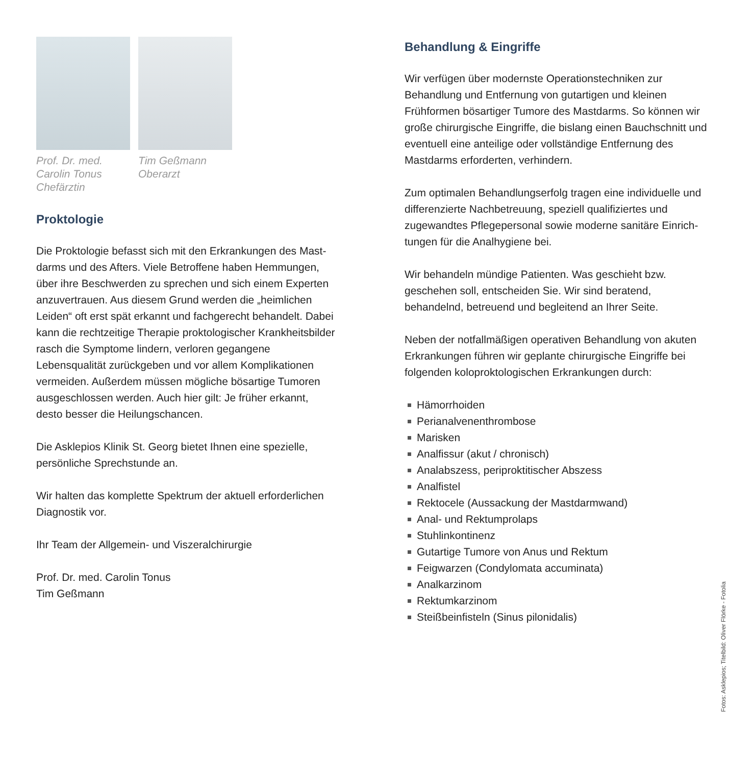Prof. Dr. med.
Carolin Tonus
Chefärztin
Tim Geßmann
Oberarzt
Proktologie
Die Proktologie befasst sich mit den Erkrankungen des Mast­darms und des Afters. Viele Betroffene haben Hemmungen, über ihre Beschwerden zu sprechen und sich einem Experten anzuvertrauen. Aus diesem Grund werden die „heimlichen Leiden“ oft erst spät erkannt und fachgerecht behandelt. Dabei kann die rechtzeitige Therapie proktologischer Krank­heitsbilder rasch die Symptome lindern, verloren gegangene Lebensqualität zurückgeben und vor allem Komplikationen vermeiden. Außerdem müssen mögliche bösartige Tumoren ausgeschlossen werden. Auch hier gilt: Je früher erkannt, desto besser die Heilungschancen.
Die Asklepios Klinik St. Georg bietet Ihnen eine spezielle, persönliche Sprechstunde an.
Wir halten das komplette Spektrum der aktuell erforderlichen Diagnostik vor.
Ihr Team der Allgemein- und Viszeralchirurgie
Prof. Dr. med. Carolin Tonus
Tim Geßmann
Behandlung & Eingriffe
Wir verfügen über modernste Operationstechniken zur Behandlung und Entfernung von gutartigen und kleinen Frühformen bösartiger Tumore des Mastdarms. So können wir große chirurgische Eingriffe, die bislang einen Bauchschnitt und eventuell eine anteilige oder vollständige Entfernung des Mastdarms erforderten, verhindern.
Zum optimalen Behandlungserfolg tragen eine individuelle und differenzierte Nachbetreuung, speziell qualifiziertes und zugewandtes Pflegepersonal sowie moderne sanitäre Einrich­tungen für die Analhygiene bei.
Wir behandeln mündige Patienten. Was geschieht bzw. geschehen soll, entscheiden Sie. Wir sind beratend, behandelnd, betreuend und begleitend an Ihrer Seite.
Neben der notfallmäßigen operativen Behandlung von akuten Erkrankungen führen wir geplante chirurgische Eingriffe bei folgenden koloproktologischen Erkrankungen durch:
Hämorrhoiden
Perianalvenenthrombose
Marisken
Analfissur (akut / chronisch)
Analabszess, periproktitischer Abszess
Analfistel
Rektocele (Aussackung der Mastdarmwand)
Anal- und Rektumprolaps
Stuhlinkontinenz
Gutartige Tumore von Anus und Rektum
Feigwarzen (Condylomata accuminata)
Analkarzinom
Rektumkarzinom
Steißbeinfisteln (Sinus pilonidalis)
Fotos: Asklepios; Titelbild: Oliver Flörke - Fotolia